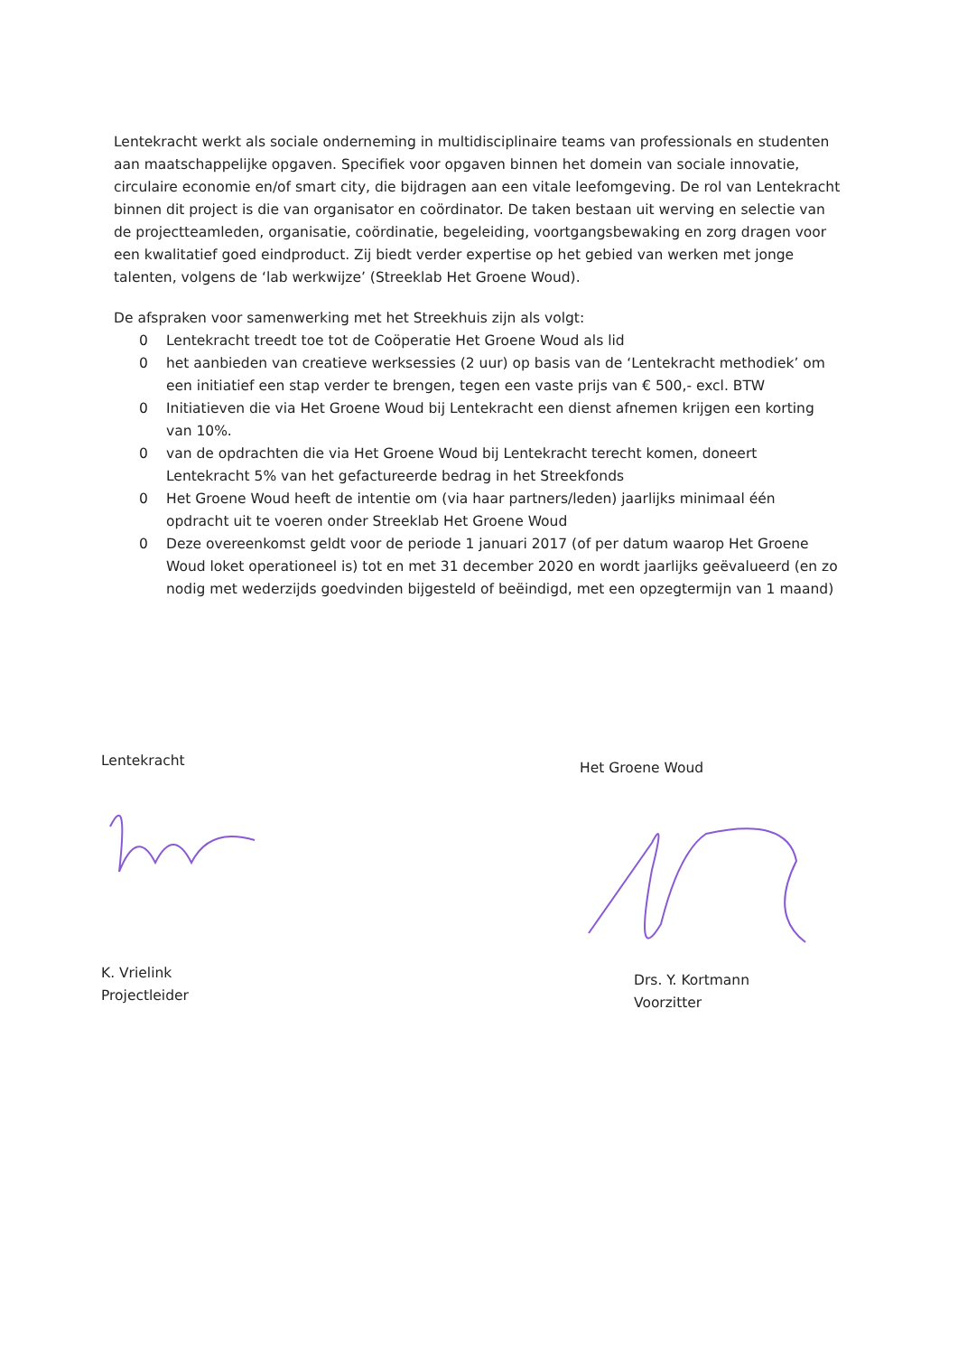Lentekracht werkt als sociale onderneming in multidisciplinaire teams van professionals en studenten aan maatschappelijke opgaven. Specifiek voor opgaven binnen het domein van sociale innovatie, circulaire economie en/of smart city, die bijdragen aan een vitale leefomgeving. De rol van Lentekracht binnen dit project is die van organisator en coördinator. De taken bestaan uit werving en selectie van de projectteamleden, organisatie, coördinatie, begeleiding, voortgangsbewaking en zorg dragen voor een kwalitatief goed eindproduct. Zij biedt verder expertise op het gebied van werken met jonge talenten, volgens de ‘lab werkwijze’ (Streeklab Het Groene Woud).
De afspraken voor samenwerking met het Streekhuis zijn als volgt:
0 Lentekracht treedt toe tot de Coöperatie Het Groene Woud als lid
0 het aanbieden van creatieve werksessies (2 uur) op basis van de ‘Lentekracht methodiek’ om een initiatief een stap verder te brengen, tegen een vaste prijs van € 500,- excl. BTW
0 Initiatieven die via Het Groene Woud bij Lentekracht een dienst afnemen krijgen een korting van 10%.
0 van de opdrachten die via Het Groene Woud bij Lentekracht terecht komen, doneert Lentekracht 5% van het gefactureerde bedrag in het Streekfonds
0 Het Groene Woud heeft de intentie om (via haar partners/leden) jaarlijks minimaal één opdracht uit te voeren onder Streeklab Het Groene Woud
0 Deze overeenkomst geldt voor de periode 1 januari 2017 (of per datum waarop Het Groene Woud loket operationeel is) tot en met 31 december 2020 en wordt jaarlijks geëvalueerd (en zo nodig met wederzijds goedvinden bijgesteld of beëindigd, met een opzegtermijn van 1 maand)
Lentekracht
K. Vrielink
Projectleider
Het Groene Woud
Drs. Y. Kortmann
Voorzitter